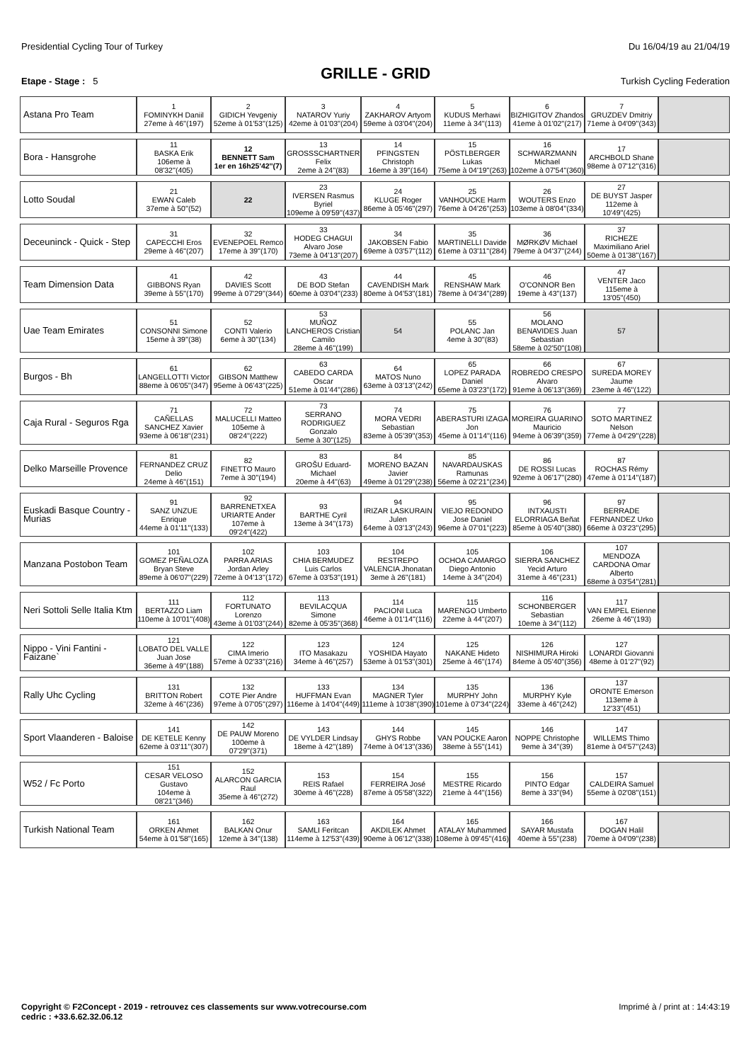Presidential Cycling Tour of Turkey Du 16/04/19 au 21/04/19
GRILLE - GRID
Etape - Stage : 5 Turkish Cycling Federation
| Astana Pro Team | 1 FOMINYKH Daniil 27eme à 46''(197) | 2 GIDICH Yevgeniy 52eme à 01'53''(125) | 3 NATAROV Yuriy 42eme à 01'03''(204) | 4 ZAKHAROV Artyom 59eme à 03'04''(204) | 5 KUDUS Merhawi 11eme à 34''(113) | 6 BIZHIGITOV Zhandos 41eme à 01'02''(217) | 7 GRUZDEV Dmitriy 71eme à 04'09''(343) | |
| Bora - Hansgrohe | 11 BASKA Erik 106eme à 08'32''(405) | 12 BENNETT Sam 1er en 16h25'42''(7) | 13 GROSSSCHARTNER Felix 2eme à 24''(83) | 14 PFINGSTEN Christoph 16eme à 39''(164) | 15 PÖSTLBERGER Lukas 75eme à 04'19''(263) | 16 SCHWARZMANN Michael 102eme à 07'54''(360) | 17 ARCHBOLD Shane 98eme à 07'12''(316) | |
| Lotto Soudal | 21 EWAN Caleb 37eme à 50''(52) | 22 | 23 IVERSEN Rasmus Byriel 109eme à 09'59''(437) | 24 KLUGE Roger 86eme à 05'46''(297) | 25 VANHOUCKE Harm 76eme à 04'26''(253) | 26 WOUTERS Enzo 103eme à 08'04''(334) | 27 DE BUYST Jasper 112eme à 10'49''(425) | |
| Deceuninck - Quick - Step | 31 CAPECCHI Eros 29eme à 46''(207) | 32 EVENEPOEL Remco 17eme à 39''(170) | 33 HODEG CHAGUI Alvaro Jose 73eme à 04'13''(207) | 34 JAKOBSEN Fabio 69eme à 03'57''(112) | 35 MARTINELLI Davide 61eme à 03'11''(284) | 36 MØRKØV Michael 79eme à 04'37''(244) | 37 RICHEZE Maximiliano Ariel 50eme à 01'38''(167) | |
| Team Dimension Data | 41 GIBBONS Ryan 39eme à 55''(170) | 42 DAVIES Scott 99eme à 07'29''(344) | 43 DE BOD Stefan 60eme à 03'04''(233) | 44 CAVENDISH Mark 80eme à 04'53''(181) | 45 RENSHAW Mark 78eme à 04'34''(289) | 46 O'CONNOR Ben 19eme à 43''(137) | 47 VENTER Jaco 115eme à 13'05''(450) | |
| Uae Team Emirates | 51 CONSONNI Simone 15eme à 39''(38) | 52 CONTI Valerio 6eme à 30''(134) | 53 MUÑOZ LANCHEROS Cristian Camilo 28eme à 46''(199) | 54 | 55 POLANC Jan 4eme à 30''(83) | 56 MOLANO BENAVIDES Juan Sebastian 58eme à 02'50''(108) | 57 | |
| Burgos - Bh | 61 LANGELLOTTI Victor 88eme à 06'05''(347) | 62 GIBSON Matthew 95eme à 06'43''(225) | 63 CABEDO CARDA Oscar 51eme à 01'44''(286) | 64 MATOS Nuno 63eme à 03'13''(242) | 65 LOPEZ PARADA Daniel 65eme à 03'23''(172) | 66 ROBREDO CRESPO Alvaro 91eme à 06'13''(369) | 67 SUREDA MOREY Jaume 23eme à 46''(122) | |
| Caja Rural - Seguros Rga | 71 CAÑELLAS SANCHEZ Xavier 93eme à 06'18''(231) | 72 MALUCELLI Matteo 105eme à 08'24''(222) | 73 SERRANO RODRIGUEZ Gonzalo 5eme à 30''(125) | 74 MORA VEDRI Sebastian 83eme à 05'39''(353) | 75 ABERASTURI IZAGA Jon 45eme à 01'14''(116) | 76 MOREIRA GUARINO Mauricio 94eme à 06'39''(359) | 77 SOTO MARTINEZ Nelson 77eme à 04'29''(228) | |
| Delko Marseille Provence | 81 FERNANDEZ CRUZ Delio 24eme à 46''(151) | 82 FINETTO Mauro 7eme à 30''(194) | 83 GROŠU Eduard-Michael 20eme à 44''(63) | 84 MORENO BAZAN Javier 49eme à 01'29''(238) | 85 NAVARDAUSKAS Ramunas 56eme à 02'21''(234) | 86 DE ROSSI Lucas 92eme à 06'17''(280) | 87 ROCHAS Rémy 47eme à 01'14''(187) | |
| Euskadi Basque Country - Murias | 91 SANZ UNZUE Enrique 44eme à 01'11''(133) | 92 BARRENETXEA URIARTE Ander 107eme à 09'24''(422) | 93 BARTHE Cyril 13eme à 34''(173) | 94 IRIZAR LASKURAIN Julen 64eme à 03'13''(243) | 95 VIEJO REDONDO Jose Daniel 96eme à 07'01''(223) | 96 INTXAUSTI ELORRIAGA Beñat 85eme à 05'40''(380) | 97 BERRADE FERNANDEZ Urko 66eme à 03'23''(295) | |
| Manzana Postobon Team | 101 GOMEZ PEÑALOZA Bryan Steve 89eme à 06'07''(229) | 102 PARRA ARIAS Jordan Arley 72eme à 04'13''(172) | 103 CHIA BERMUDEZ Luis Carlos 67eme à 03'53''(191) | 104 RESTREPO VALENCIA Jhonatan 3eme à 26''(181) | 105 OCHOA CAMARGO Diego Antonio 14eme à 34''(204) | 106 SIERRA SANCHEZ Yecid Arturo 31eme à 46''(231) | 107 MENDOZA CARDONA Omar Alberto 68eme à 03'54''(281) | |
| Neri Sottoli Selle Italia Ktm | 111 BERTAZZO Liam 110eme à 10'01''(408) | 112 FORTUNATO Lorenzo 43eme à 01'03''(244) | 113 BEVILACQUA Simone 82eme à 05'35''(368) | 114 PACIONI Luca 46eme à 01'14''(116) | 115 MARENGO Umberto 22eme à 44''(207) | 116 SCHONBERGER Sebastian 10eme à 34''(112) | 117 VAN EMPEL Etienne 26eme à 46''(193) | |
| Nippo - Vini Fantini - Faizane` | 121 LOBATO DEL VALLE Juan Jose 36eme à 49''(188) | 122 CIMA Imerio 57eme à 02'33''(216) | 123 ITO Masakazu 34eme à 46''(257) | 124 YOSHIDA Hayato 53eme à 01'53''(301) | 125 NAKANE Hideto 25eme à 46''(174) | 126 NISHIMURA Hiroki 84eme à 05'40''(356) | 127 LONARDI Giovanni 48eme à 01'27''(92) | |
| Rally Uhc Cycling | 131 BRITTON Robert 32eme à 46''(236) | 132 COTE Pier Andre 97eme à 07'05''(297) | 133 HUFFMAN Evan 116eme à 14'04''(449) | 134 MAGNER Tyler 111eme à 10'38''(390) | 135 MURPHY John 101eme à 07'34''(224) | 136 MURPHY Kyle 33eme à 46''(242) | 137 ORONTE Emerson 113eme à 12'33''(451) | |
| Sport Vlaanderen - Baloise | 141 DE KETELE Kenny 62eme à 03'11''(307) | 142 DE PAUW Moreno 100eme à 07'29''(371) | 143 DE VYLDER Lindsay 18eme à 42''(189) | 144 GHYS Robbe 74eme à 04'13''(336) | 145 VAN POUCKE Aaron 38eme à 55''(141) | 146 NOPPE Christophe 9eme à 34''(39) | 147 WILLEMS Thimo 81eme à 04'57''(243) | |
| W52 / Fc Porto | 151 CESAR VELOSO Gustavo 104eme à 08'21''(346) | 152 ALARCON GARCIA Raul 35eme à 46''(272) | 153 REIS Rafael 30eme à 46''(228) | 154 FERREIRA José 87eme à 05'58''(322) | 155 MESTRE Ricardo 21eme à 44''(156) | 156 PINTO Edgar 8eme à 33''(94) | 157 CALDEIRA Samuel 55eme à 02'08''(151) | |
| Turkish National Team | 161 ORKEN Ahmet 54eme à 01'58''(165) | 162 BALKAN Onur 12eme à 34''(138) | 163 SAMLI Feritcan 114eme à 12'53''(439) | 164 AKDILEK Ahmet 90eme à 06'12''(338) | 165 ATALAY Muhammed 108eme à 09'45''(416) | 166 SAYAR Mustafa 40eme à 55''(238) | 167 DOGAN Halil 70eme à 04'09''(238) | |
Copyright © F2Concept - 2019 - retrouvez ces classements sur www.votrecourse.com
cedric : +33.6.62.32.06.12 Imprimé à / print at : 14:43:19